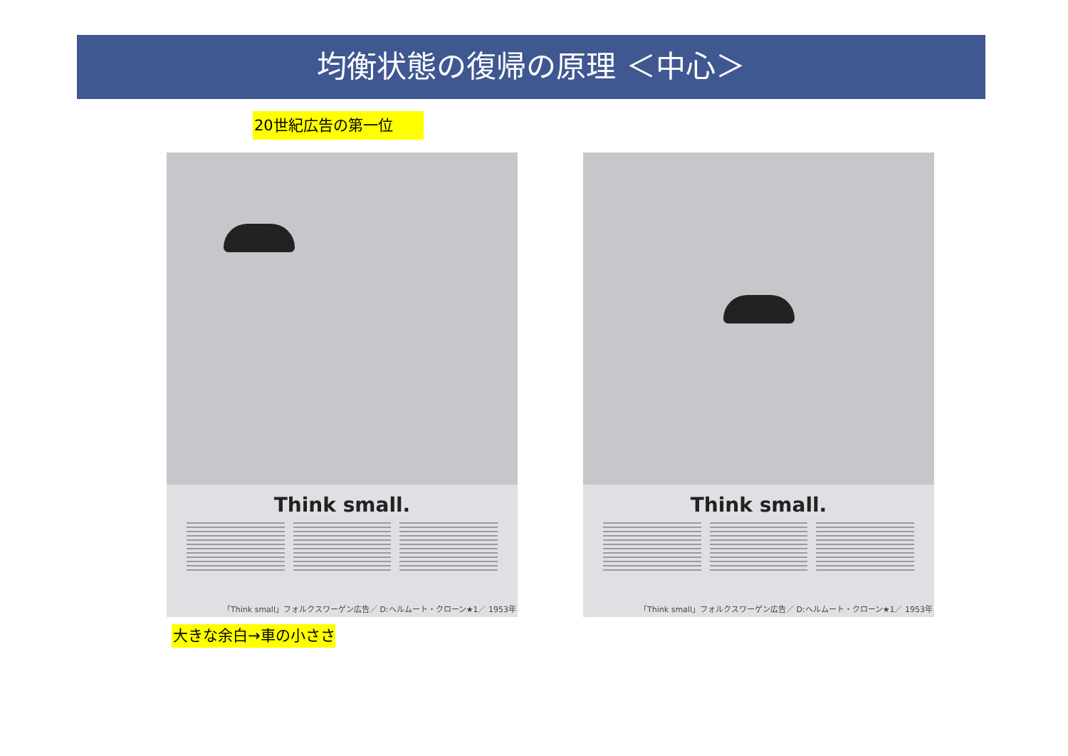均衡状態の復帰の原理 ＜中心＞
20世紀広告の第一位
Think small.
「Think small」フォルクスワーゲン広告／ D:ヘルムート・クローン★1／ 1953年
Think small.
「Think small」フォルクスワーゲン広告／ D:ヘルムート・クローン★1／ 1953年
大きな余白→車の小ささ